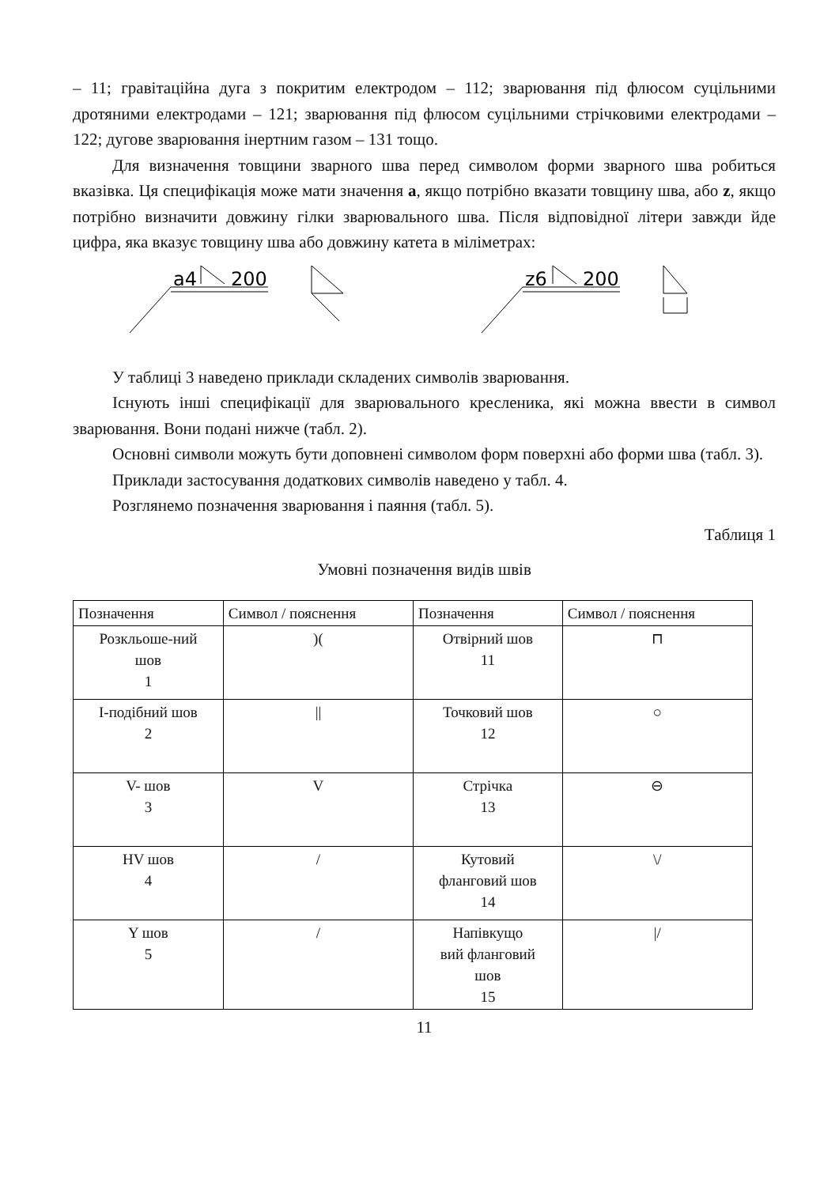– 11; гравітаційна дуга з покритим електродом – 112; зварювання під флюсом суцільними дротяними електродами – 121; зварювання під флюсом суцільними стрічковими електродами – 122; дугове зварювання інертним газом – 131 тощо.
Для визначення товщини зварного шва перед символом форми зварного шва робиться вказівка. Ця специфікація може мати значення a, якщо потрібно вказати товщину шва, або z, якщо потрібно визначити довжину гілки зварювального шва. Після відповідної літери завжди йде цифра, яка вказує товщину шва або довжину катета в міліметрах:
a4
200
z6
200
У таблиці 3 наведено приклади складених символів зварювання.
Існують інші специфікації для зварювального кресленика, які можна ввести в символ зварювання. Вони подані нижче (табл. 2).
Основні символи можуть бути доповнені символом форм поверхні або форми шва (табл. 3).
Приклади застосування додаткових символів наведено у табл. 4.
Розглянемо позначення зварювання і паяння (табл. 5).
Таблиця 1
Умовні позначення видів швів
| Позначення | Символ / пояснення | Позначення | Символ / пояснення |
| --- | --- | --- | --- |
| Розкльоше-ний шов 1 | )( | Отвірний шов 11 | ⊓ |
| I-подібний шов 2 | // | Точковий шов 12 | ○ |
| V- шов 3 | V | Стрічка 13 | ⊖ |
| HV шов 4 | / | Кутовий фланговий шов 14 | \/ |
| Y шов 5 | / | Напівкущо вий фланговий шов 15 | // |
11